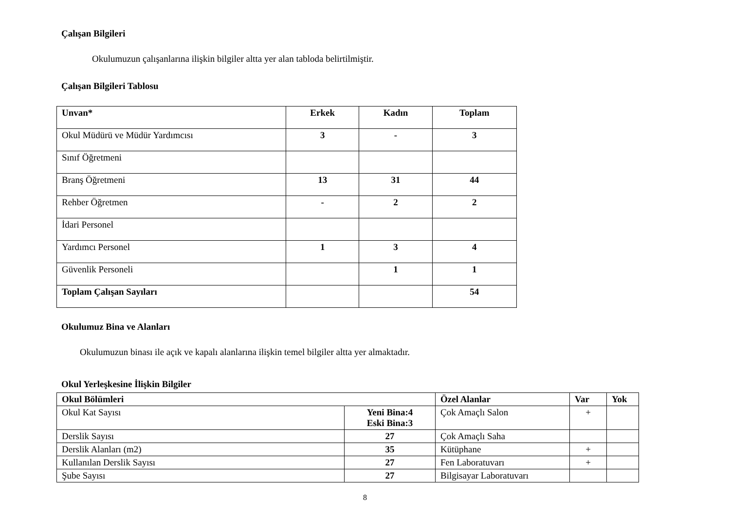Çalışan Bilgileri
Okulumuzun çalışanlarına ilişkin bilgiler altta yer alan tabloda belirtilmiştir.
Çalışan Bilgileri Tablosu
| Unvan* | Erkek | Kadın | Toplam |
| --- | --- | --- | --- |
| Okul Müdürü ve Müdür Yardımcısı | 3 | - | 3 |
| Sınıf Öğretmeni | | | |
| Branş Öğretmeni | 13 | 31 | 44 |
| Rehber Öğretmen | - | 2 | 2 |
| İdari Personel | | | |
| Yardımcı Personel | 1 | 3 | 4 |
| Güvenlik Personeli | | 1 | 1 |
| Toplam Çalışan Sayıları | | | 54 |
Okulumuz Bina ve Alanları
Okulumuzun binası ile açık ve kapalı alanlarına ilişkin temel bilgiler altta yer almaktadır.
Okul Yerleşkesine İlişkin Bilgiler
| Okul Bölümleri | | Özel Alanlar | Var | Yok |
| --- | --- | --- | --- | --- |
| Okul Kat Sayısı | Yeni Bina:4 Eski Bina:3 | Çok Amaçlı Salon | + | |
| Derslik Sayısı | 27 | Çok Amaçlı Saha | | |
| Derslik Alanları (m2) | 35 | Kütüphane | + | |
| Kullanılan Derslik Sayısı | 27 | Fen Laboratuvarı | + | |
| Şube Sayısı | 27 | Bilgisayar Laboratuvarı | | |
8